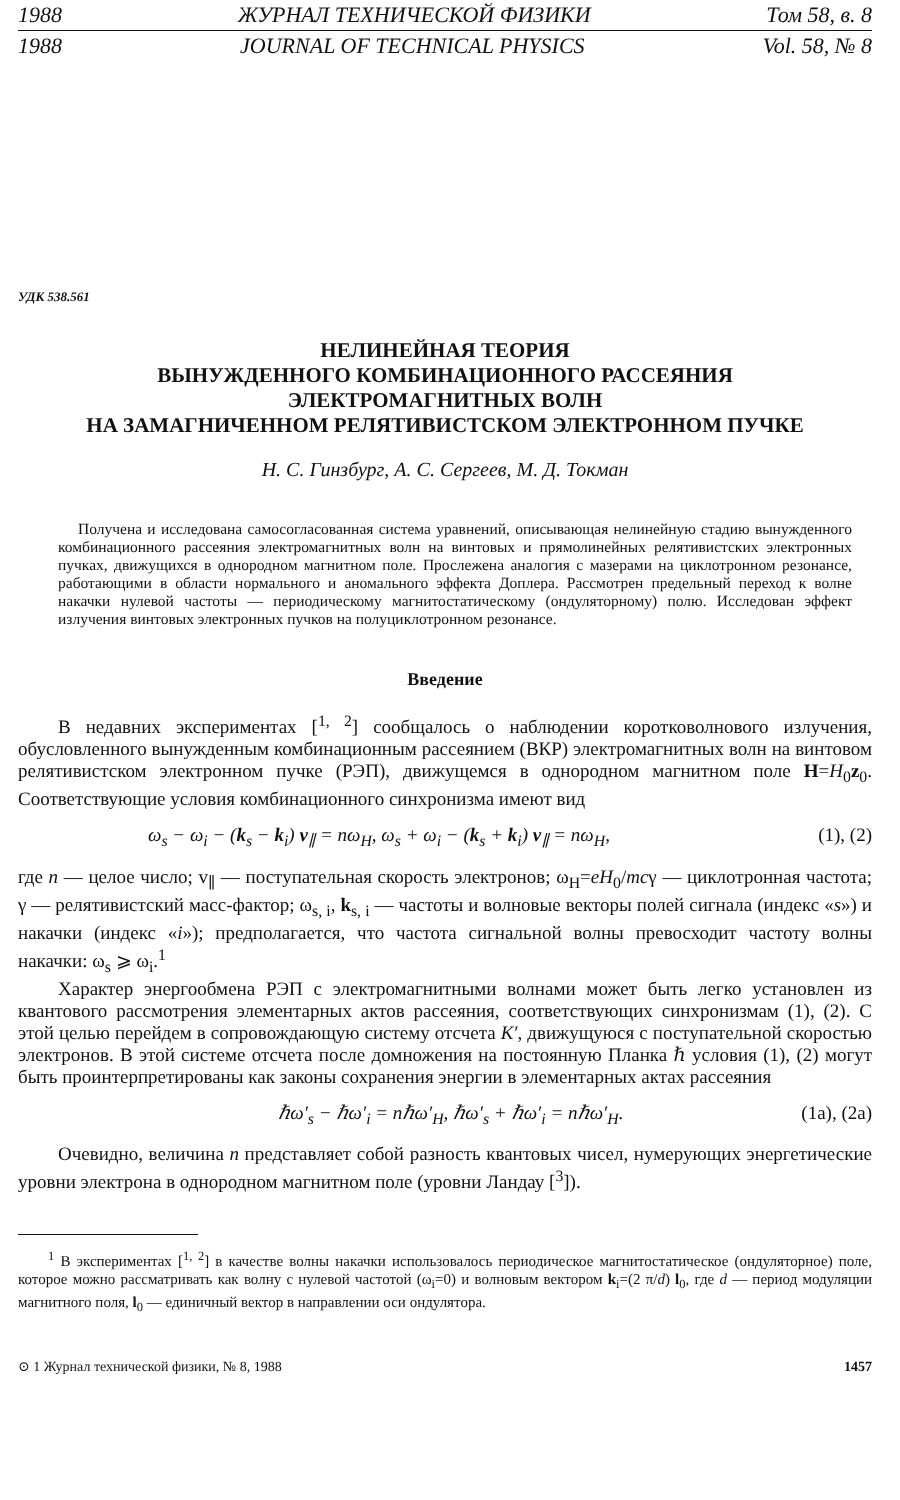1988 ЖУРНАЛ ТЕХНИЧЕСКОЙ ФИЗИКИ Том 58, в. 8
1988 JOURNAL OF TECHNICAL PHYSICS Vol. 58, № 8
УДК 538.561
НЕЛИНЕЙНАЯ ТЕОРИЯ
ВЫНУЖДЕННОГО КОМБИНАЦИОННОГО РАССЕЯНИЯ
ЭЛЕКТРОМАГНИТНЫХ ВОЛН
НА ЗАМАГНИЧЕННОМ РЕЛЯТИВИСТСКОМ ЭЛЕКТРОННОМ ПУЧКЕ
Н. С. Гинзбург, А. С. Сергеев, М. Д. Токман
Получена и исследована самосогласованная система уравнений, описывающая нелинейную стадию вынужденного комбинационного рассеяния электромагнитных волн на винтовых и прямолинейных релятивистских электронных пучках, движущихся в однородном магнитном поле. Прослежена аналогия с мазерами на циклотронном резонансе, работающими в области нормального и аномального эффекта Доплера. Рассмотрен предельный переход к волне накачки нулевой частоты — периодическому магнитостатическому (ондуляторному) полю. Исследован эффект излучения винтовых электронных пучков на полуциклотронном резонансе.
Введение
В недавних экспериментах [<sup>1, 2</sup>] сообщалось о наблюдении коротковолнового излучения, обусловленного вынужденным комбинационным рассеянием (ВКР) электромагнитных волн на винтовом релятивистском электронном пучке (РЭП), движущемся в однородном магнитном поле H=H<sub>0</sub>z<sub>0</sub>. Соответствующие условия комбинационного синхронизма имеют вид
ω<sub>s</sub> − ω<sub>i</sub> − (k<sub>s</sub> − k<sub>i</sub>) v<sub>∥</sub> = nω<sub>H</sub>, ω<sub>s</sub> + ω<sub>i</sub> − (k<sub>s</sub> + k<sub>i</sub>) v<sub>∥</sub> = nω<sub>H</sub>, (1), (2)
где n — целое число; v<sub>∥</sub> — поступательная скорость электронов; ω<sub>H</sub>=eH<sub>0</sub>/mcγ — циклотронная частота; γ — релятивистский масс-фактор; ω<sub>s, i</sub>, k<sub>s, i</sub> — частоты и волновые векторы полей сигнала (индекс «s») и накачки (индекс «i»); предполагается, что частота сигнальной волны превосходит частоту волны накачки: ω<sub>s</sub> ⩾ ω<sub>i</sub>.<sup>1</sup>
Характер энергообмена РЭП с электромагнитными волнами может быть легко установлен из квантового рассмотрения элементарных актов рассеяния, соответствующих синхронизмам (1), (2). С этой целью перейдем в сопровождающую систему отсчета K′, движущуюся с поступательной скоростью электронов. В этой системе отсчета после домножения на постоянную Планка ℏ условия (1), (2) могут быть проинтерпретированы как законы сохранения энергии в элементарных актах рассеяния
ℏω′<sub>s</sub> − ℏω′<sub>i</sub> = nℏω′<sub>H</sub>, ℏω′<sub>s</sub> + ℏω′<sub>i</sub> = nℏω′<sub>H</sub>. (1a), (2a)
Очевидно, величина n представляет собой разность квантовых чисел, нумерующих энергетические уровни электрона в однородном магнитном поле (уровни Ландау [<sup>3</sup>]).
<sup>1</sup> В экспериментах [<sup>1, 2</sup>] в качестве волны накачки использовалось периодическое магнитостатическое (ондуляторное) поле, которое можно рассматривать как волну с нулевой частотой (ω<sub>i</sub>=0) и волновым вектором k<sub>i</sub>=(2 π/d) l<sub>0</sub>, где d — период модуляции магнитного поля, l<sub>0</sub> — единичный вектор в направлении оси ондулятора.
⊙ 1 Журнал технической физики, № 8, 1988 1457